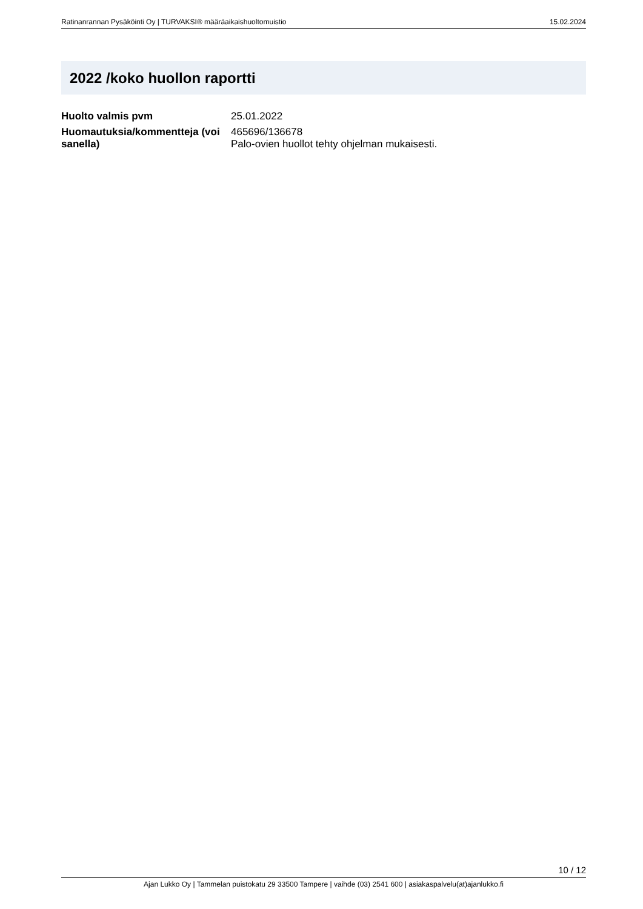Ratinanrannan Pysäköinti Oy | TURVAKSI® määräaikaishuoltomuistio 15.02.2024
2022 /koko huollon raportti
| Huolto valmis pvm | 25.01.2022 |
| Huomautuksia/kommentteja (voi sanella) | 465696/136678 Palo-ovien huollot tehty ohjelman mukaisesti. |
10 / 12
Ajan Lukko Oy | Tammelan puistokatu 29 33500 Tampere | vaihde (03) 2541 600 | asiakaspalvelu(at)ajanlukko.fi